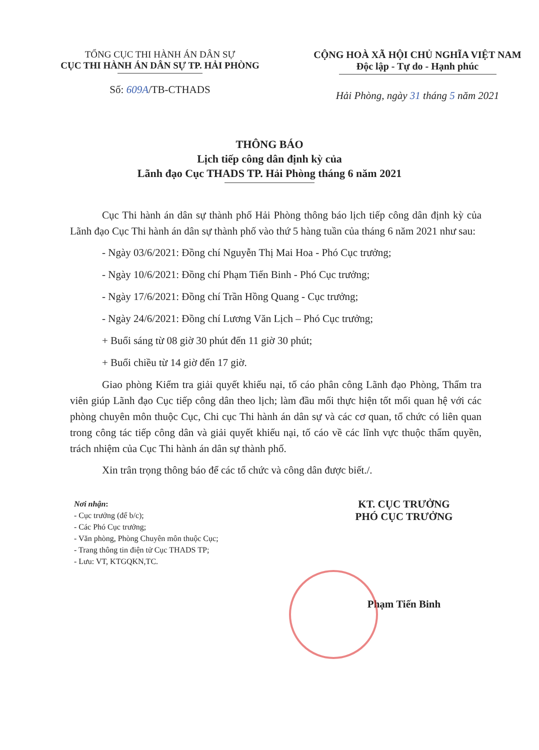TỔNG CỤC THI HÀNH ÁN DÂN SỰ
CỤC THI HÀNH ÁN DÂN SỰ TP. HẢI PHÒNG
Số: 609A/TB-CTHADS
CỘNG HOÀ XÃ HỘI CHỦ NGHĨA VIỆT NAM
Độc lập - Tự do - Hạnh phúc
Hải Phòng, ngày 31 tháng 5 năm 2021
THÔNG BÁO
Lịch tiếp công dân định kỳ của
Lãnh đạo Cục THADS TP. Hải Phòng tháng 6 năm 2021
Cục Thi hành án dân sự thành phố Hải Phòng thông báo lịch tiếp công dân định kỳ của Lãnh đạo Cục Thi hành án dân sự thành phố vào thứ 5 hàng tuần của tháng 6 năm 2021 như sau:
- Ngày 03/6/2021: Đồng chí Nguyễn Thị Mai Hoa - Phó Cục trưởng;
- Ngày 10/6/2021: Đồng chí Phạm Tiến Binh - Phó Cục trưởng;
- Ngày 17/6/2021: Đồng chí Trần Hồng Quang - Cục trưởng;
- Ngày 24/6/2021: Đồng chí Lương Văn Lịch – Phó Cục trưởng;
+ Buổi sáng từ 08 giờ 30 phút đến 11 giờ 30 phút;
+ Buổi chiều từ 14 giờ đến 17 giờ.
Giao phòng Kiểm tra giải quyết khiếu nại, tố cáo phân công Lãnh đạo Phòng, Thẩm tra viên giúp Lãnh đạo Cục tiếp công dân theo lịch; làm đầu mối thực hiện tốt mối quan hệ với các phòng chuyên môn thuộc Cục, Chi cục Thi hành án dân sự và các cơ quan, tổ chức có liên quan trong công tác tiếp công dân và giải quyết khiếu nại, tố cáo về các lĩnh vực thuộc thẩm quyền, trách nhiệm của Cục Thi hành án dân sự thành phố.
Xin trân trọng thông báo để các tổ chức và công dân được biết./.
Nơi nhận:
- Cục trưởng (để b/c);
- Các Phó Cục trưởng;
- Văn phòng, Phòng Chuyên môn thuộc Cục;
- Trang thông tin điện tử Cục THADS TP;
- Lưu: VT, KTGQKN,TC.
KT. CỤC TRƯỞNG
PHÓ CỤC TRƯỞNG
Phạm Tiến Binh